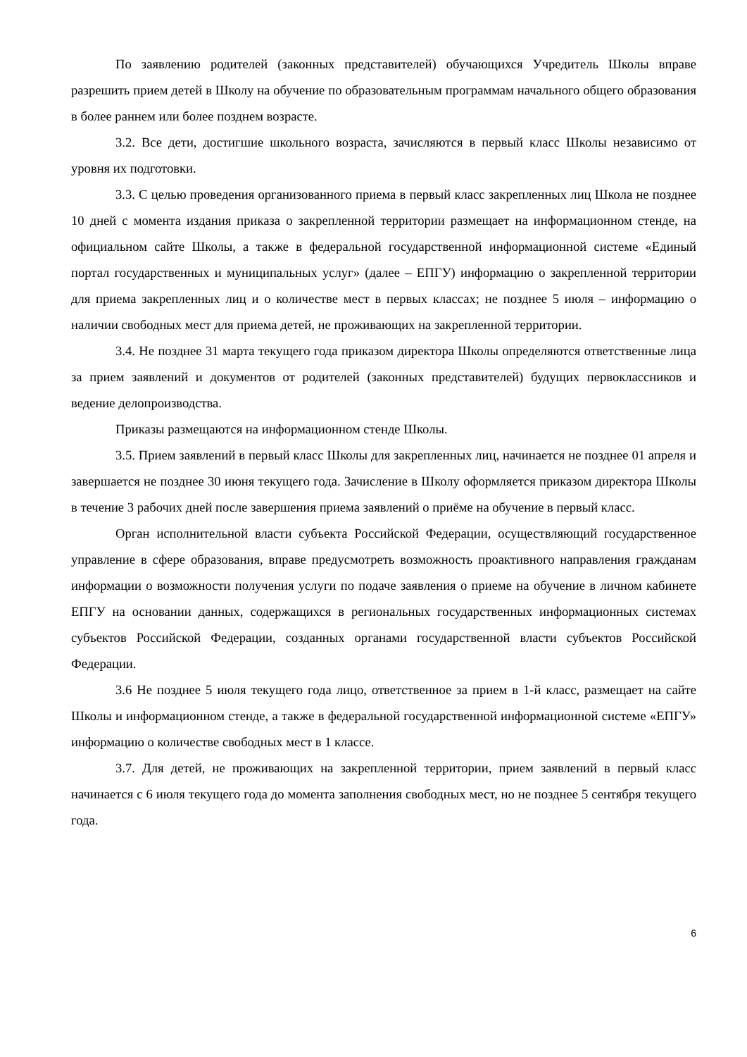По заявлению родителей (законных представителей) обучающихся Учредитель Школы вправе разрешить прием детей в Школу на обучение по образовательным программам начального общего образования в более раннем или более позднем возрасте.
3.2. Все дети, достигшие школьного возраста, зачисляются в первый класс Школы независимо от уровня их подготовки.
3.3. С целью проведения организованного приема в первый класс закрепленных лиц Школа не позднее 10 дней с момента издания приказа о закрепленной территории размещает на информационном стенде, на официальном сайте Школы, а также в федеральной государственной информационной системе «Единый портал государственных и муниципальных услуг» (далее – ЕПГУ) информацию о закрепленной территории для приема закрепленных лиц и о количестве мест в первых классах; не позднее 5 июля – информацию о наличии свободных мест для приема детей, не проживающих на закрепленной территории.
3.4. Не позднее 31 марта текущего года приказом директора Школы определяются ответственные лица за прием заявлений и документов от родителей (законных представителей) будущих первоклассников и ведение делопроизводства.
Приказы размещаются на информационном стенде Школы.
3.5. Прием заявлений в первый класс Школы для закрепленных лиц, начинается не позднее 01 апреля и завершается не позднее 30 июня текущего года. Зачисление в Школу оформляется приказом директора Школы в течение 3 рабочих дней после завершения приема заявлений о приёме на обучение в первый класс.
Орган исполнительной власти субъекта Российской Федерации, осуществляющий государственное управление в сфере образования, вправе предусмотреть возможность проактивного направления гражданам информации о возможности получения услуги по подаче заявления о приеме на обучение в личном кабинете ЕПГУ на основании данных, содержащихся в региональных государственных информационных системах субъектов Российской Федерации, созданных органами государственной власти субъектов Российской Федерации.
3.6 Не позднее 5 июля текущего года лицо, ответственное за прием в 1-й класс, размещает на сайте Школы и информационном стенде, а также в федеральной государственной информационной системе «ЕПГУ» информацию о количестве свободных мест в 1 классе.
3.7. Для детей, не проживающих на закрепленной территории, прием заявлений в первый класс начинается с 6 июля текущего года до момента заполнения свободных мест, но не позднее 5 сентября текущего года.
6